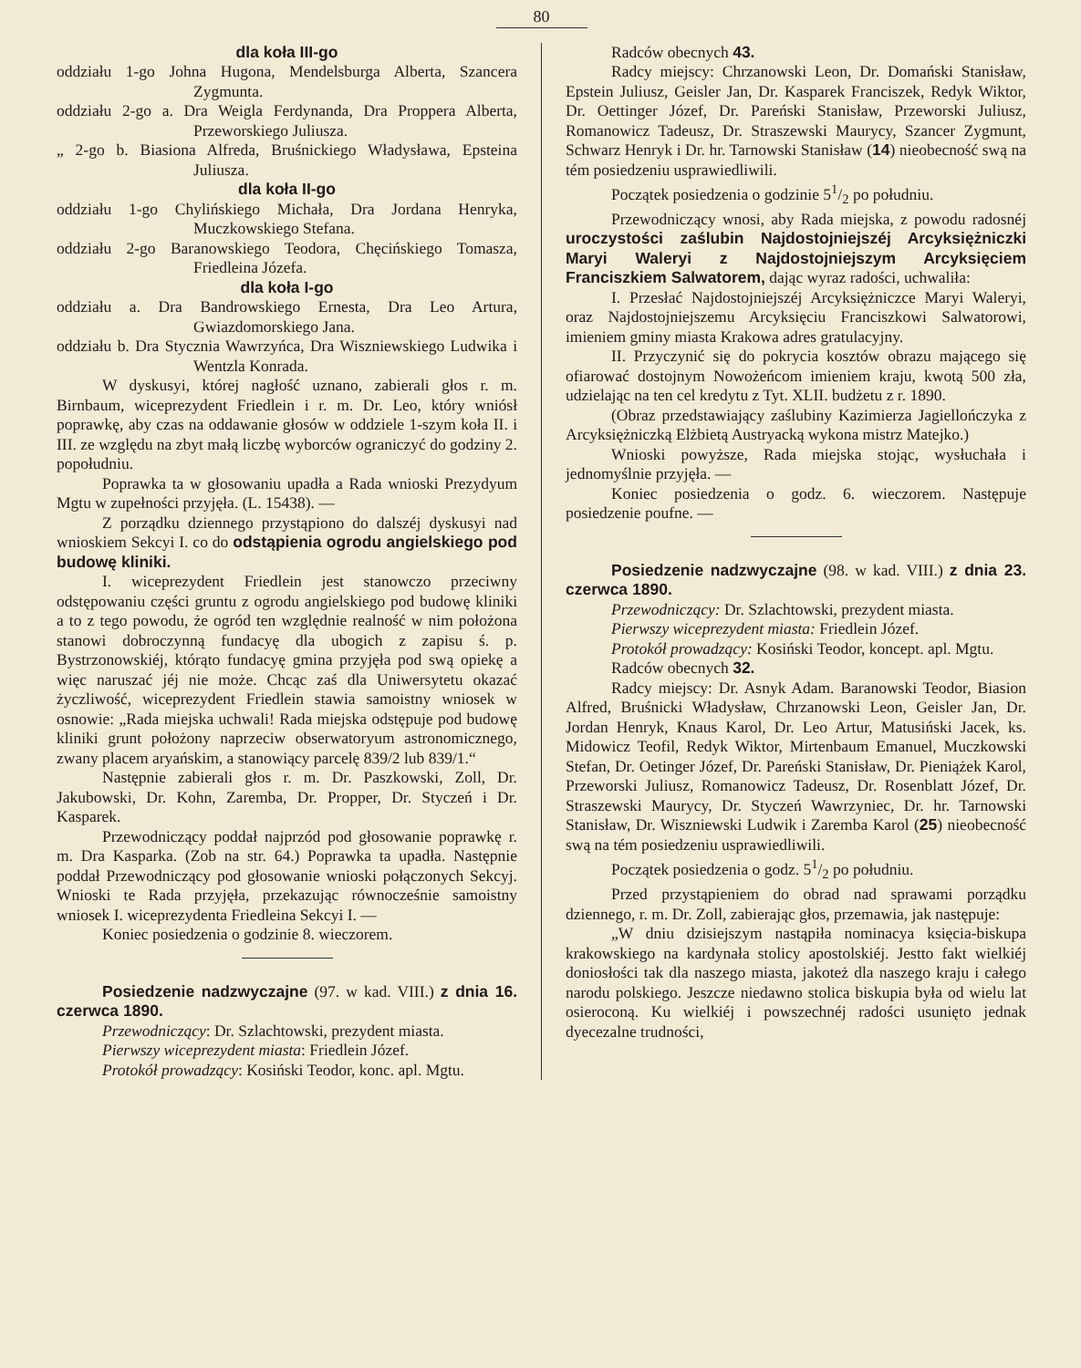80
dla koła III-go
oddziału 1-go Johna Hugona, Mendelsburga Alberta, Szancera Zygmunta.
oddziału 2-go a. Dra Weigla Ferdynanda, Dra Proppera Alberta, Przeworskiego Juliusza.
„ 2-go b. Biasiona Alfreda, Bruśnickiego Władysława, Epsteina Juliusza.
dla koła II-go
oddziału 1-go Chylińskiego Michała, Dra Jordana Henryka, Muczkowskiego Stefana.
oddziału 2-go Baranowskiego Teodora, Chęcińskiego Tomasza, Friedleina Józefa.
dla koła I-go
oddziału a. Dra Bandrowskiego Ernesta, Dra Leo Artura, Gwiazdomorskiego Jana.
oddziału b. Dra Stycznia Wawrzyńca, Dra Wiszniewskiego Ludwika i Wentzla Konrada.
W dyskusyi, której nagłość uznano, zabierali głos r. m. Birnbaum, wiceprezydent Friedlein i r. m. Dr. Leo, który wniósł poprawkę, aby czas na oddawanie głosów w oddziele 1-szym koła II. i III. ze względu na zbyt małą liczbę wyborców ograniczyć do godziny 2. popołudniu.
Poprawka ta w głosowaniu upadła a Rada wnioski Prezydyum Mgtu w zupełności przyjęła. (L. 15438). —
Z porządku dziennego przystąpiono do dalszéj dyskusyi nad wnioskiem Sekcyi I. co do odstąpienia ogrodu angielskiego pod budowę kliniki.
I. wiceprezydent Friedlein jest stanowczo przeciwny odstępowaniu części gruntu z ogrodu angielskiego pod budowę kliniki a to z tego powodu, że ogród ten względnie realność w nim położona stanowi dobroczynną fundacyę dla ubogich z zapisu ś. p. Bystrzonowskiéj, którąto fundacyę gmina przyjęła pod swą opiekę a więc naruszać jéj nie może. Chcąc zaś dla Uniwersytetu okazać życzliwość, wiceprezydent Friedlein stawia samoistny wniosek w osnowie: „Rada miejska uchwali! Rada miejska odstępuje pod budowę kliniki grunt położony naprzeciw obserwatoryum astronomicznego, zwany placem aryańskim, a stanowiący parcelę 839/2 lub 839/1.“
Następnie zabierali głos r. m. Dr. Paszkowski, Zoll, Dr. Jakubowski, Dr. Kohn, Zaremba, Dr. Propper, Dr. Styczeń i Dr. Kasparek.
Przewodniczący poddał najprzód pod głosowanie poprawkę r. m. Dra Kasparka. (Zob na str. 64.) Poprawka ta upadła. Następnie poddał Przewodniczący pod głosowanie wnioski połączonych Sekcyj. Wnioski te Rada przyjęła, przekazując równocześnie samoistny wniosek I. wiceprezydenta Friedleina Sekcyi I. —
Koniec posiedzenia o godzinie 8. wieczorem.
Posiedzenie nadzwyczajne (97. w kad. VIII.) z dnia 16. czerwca 1890.
Przewodniczący: Dr. Szlachtowski, prezydent miasta.
Pierwszy wiceprezydent miasta: Friedlein Józef.
Protokół prowadzący: Kosiński Teodor, konc. apl. Mgtu.
Radców obecnych 43.
Radcy miejscy: Chrzanowski Leon, Dr. Domański Stanisław, Epstein Juliusz, Geisler Jan, Dr. Kasparek Franciszek, Redyk Wiktor, Dr. Oettinger Józef, Dr. Pareński Stanisław, Przeworski Juliusz, Romanowicz Tadeusz, Dr. Straszewski Maurycy, Szancer Zygmunt, Schwarz Henryk i Dr. hr. Tarnowski Stanisław (14) nieobecność swą na tém posiedzeniu usprawiedliwili.
Początek posiedzenia o godzinie 51/2 po południu.
Przewodniczący wnosi, aby Rada miejska, z powodu radosnéj uroczystości zaślubin Najdostojniejszéj Arcyksiężniczki Maryi Waleryi z Najdostojniejszym Arcyksięciem Franciszkiem Salwatorem, dając wyraz radości, uchwaliła:
I. Przesłać Najdostojniejszéj Arcyksiężniczce Maryi Waleryi, oraz Najdostojniejszemu Arcyksięciu Franciszkowi Salwatorowi, imieniem gminy miasta Krakowa adres gratulacyjny.
II. Przyczynić się do pokrycia kosztów obrazu mającego się ofiarować dostojnym Nowożeńcom imieniem kraju, kwotą 500 zła, udzielając na ten cel kredytu z Tyt. XLII. budżetu z r. 1890.
(Obraz przedstawiający zaślubiny Kazimierza Jagiellończyka z Arcyksiężniczką Elżbietą Austryacką wykona mistrz Matejko.)
Wnioski powyższe, Rada miejska stojąc, wysłuchała i jednomyślnie przyjęła. —
Koniec posiedzenia o godz. 6. wieczorem. Następuje posiedzenie poufne. —
Posiedzenie nadzwyczajne (98. w kad. VIII.) z dnia 23. czerwca 1890.
Przewodniczący: Dr. Szlachtowski, prezydent miasta.
Pierwszy wiceprezydent miasta: Friedlein Józef.
Protokół prowadzący: Kosiński Teodor, koncept. apl. Mgtu.
Radców obecnych 32.
Radcy miejscy: Dr. Asnyk Adam. Baranowski Teodor, Biasion Alfred, Bruśnicki Władysław, Chrzanowski Leon, Geisler Jan, Dr. Jordan Henryk, Knaus Karol, Dr. Leo Artur, Matusiński Jacek, ks. Midowicz Teofil, Redyk Wiktor, Mirtenbaum Emanuel, Muczkowski Stefan, Dr. Oetinger Józef, Dr. Pareński Stanisław, Dr. Pieniążek Karol, Przeworski Juliusz, Romanowicz Tadeusz, Dr. Rosenblatt Józef, Dr. Straszewski Maurycy, Dr. Styczeń Wawrzyniec, Dr. hr. Tarnowski Stanisław, Dr. Wiszniewski Ludwik i Zaremba Karol (25) nieobecność swą na tém posiedzeniu usprawiedliwili.
Początek posiedzenia o godz. 51/2 po południu.
Przed przystąpieniem do obrad nad sprawami porządku dziennego, r. m. Dr. Zoll, zabierając głos, przemawia, jak następuje:
„W dniu dzisiejszym nastąpiła nominacya księcia-biskupa krakowskiego na kardynała stolicy apostolskiéj. Jestto fakt wielkiéj doniosłości tak dla naszego miasta, jakoteż dla naszego kraju i całego narodu polskiego. Jeszcze niedawno stolica biskupia była od wielu lat osieroconą. Ku wielkiéj i powszechnéj radości usunięto jednak dyecezalne trudności,